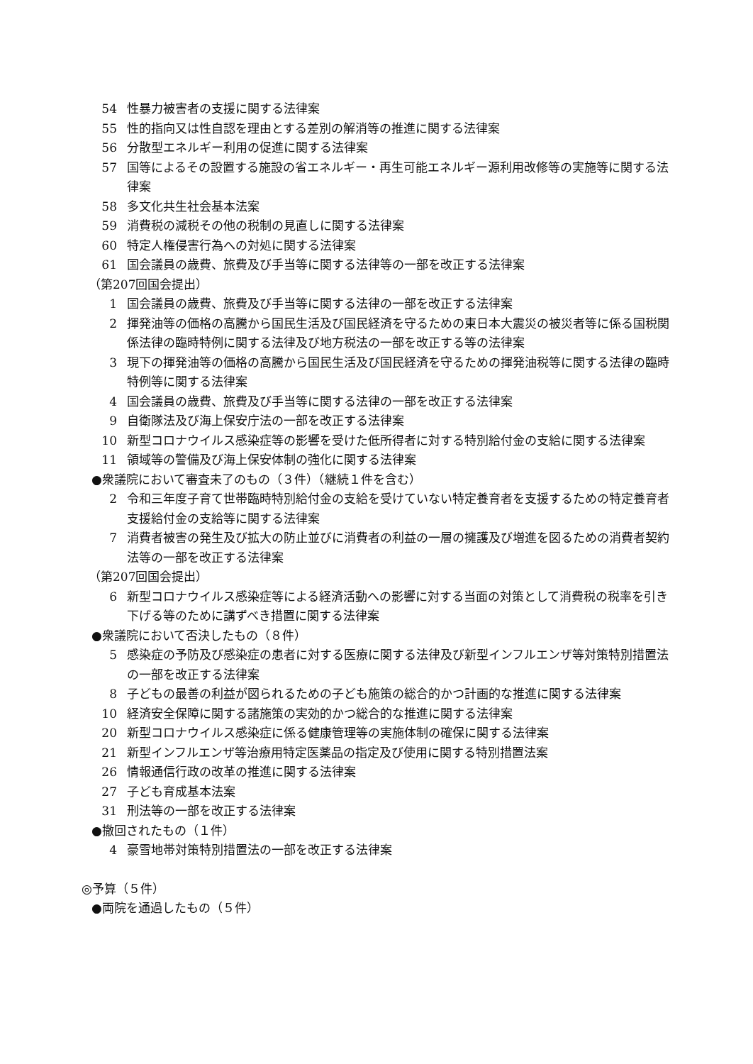54 性暴力被害者の支援に関する法律案
55 性的指向又は性自認を理由とする差別の解消等の推進に関する法律案
56 分散型エネルギー利用の促進に関する法律案
57 国等によるその設置する施設の省エネルギー・再生可能エネルギー源利用改修等の実施等に関する法律案
58 多文化共生社会基本法案
59 消費税の減税その他の税制の見直しに関する法律案
60 特定人権侵害行為への対処に関する法律案
61 国会議員の歳費、旅費及び手当等に関する法律等の一部を改正する法律案
（第207回国会提出）
1 国会議員の歳費、旅費及び手当等に関する法律の一部を改正する法律案
2 揮発油等の価格の高騰から国民生活及び国民経済を守るための東日本大震災の被災者等に係る国税関係法律の臨時特例に関する法律及び地方税法の一部を改正する等の法律案
3 現下の揮発油等の価格の高騰から国民生活及び国民経済を守るための揮発油税等に関する法律の臨時特例等に関する法律案
4 国会議員の歳費、旅費及び手当等に関する法律の一部を改正する法律案
9 自衛隊法及び海上保安庁法の一部を改正する法律案
10 新型コロナウイルス感染症等の影響を受けた低所得者に対する特別給付金の支給に関する法律案
11 領域等の警備及び海上保安体制の強化に関する法律案
●衆議院において審査未了のもの（３件）（継続１件を含む）
2 令和三年度子育て世帯臨時特別給付金の支給を受けていない特定養育者を支援するための特定養育者支援給付金の支給等に関する法律案
7 消費者被害の発生及び拡大の防止並びに消費者の利益の一層の擁護及び増進を図るための消費者契約法等の一部を改正する法律案
（第207回国会提出）
6 新型コロナウイルス感染症等による経済活動への影響に対する当面の対策として消費税の税率を引き下げる等のために講ずべき措置に関する法律案
●衆議院において否決したもの（８件）
5 感染症の予防及び感染症の患者に対する医療に関する法律及び新型インフルエンザ等対策特別措置法の一部を改正する法律案
8 子どもの最善の利益が図られるための子ども施策の総合的かつ計画的な推進に関する法律案
10 経済安全保障に関する諸施策の実効的かつ総合的な推進に関する法律案
20 新型コロナウイルス感染症に係る健康管理等の実施体制の確保に関する法律案
21 新型インフルエンザ等治療用特定医薬品の指定及び使用に関する特別措置法案
26 情報通信行政の改革の推進に関する法律案
27 子ども育成基本法案
31 刑法等の一部を改正する法律案
●撤回されたもの（１件）
4 豪雪地帯対策特別措置法の一部を改正する法律案
◎予算（５件）
●両院を通過したもの（５件）